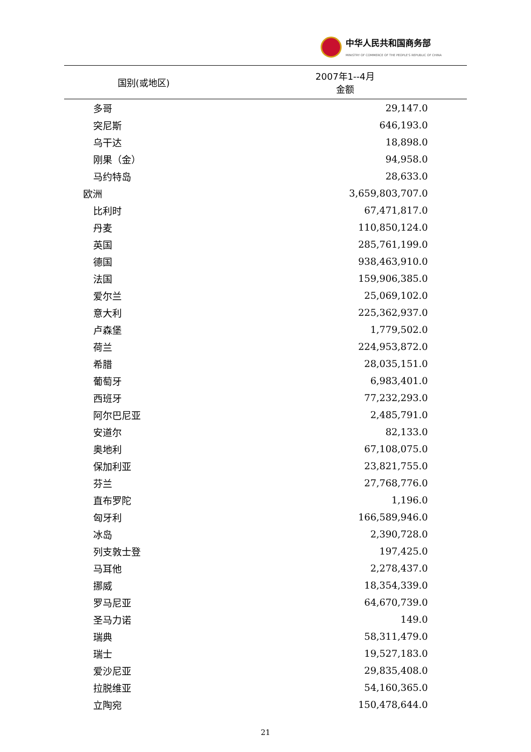中华人民共和国商务部
MINISTRY OF COMMERCE OF THE PEOPLE'S REPUBLIC OF CHINA
| 国别(或地区) | 2007年1--4月 金额 |
| --- | --- |
| 多哥 | 29,147.0 |
| 突尼斯 | 646,193.0 |
| 乌干达 | 18,898.0 |
| 刚果（金） | 94,958.0 |
| 马约特岛 | 28,633.0 |
| 欧洲 | 3,659,803,707.0 |
| 比利时 | 67,471,817.0 |
| 丹麦 | 110,850,124.0 |
| 英国 | 285,761,199.0 |
| 德国 | 938,463,910.0 |
| 法国 | 159,906,385.0 |
| 爱尔兰 | 25,069,102.0 |
| 意大利 | 225,362,937.0 |
| 卢森堡 | 1,779,502.0 |
| 荷兰 | 224,953,872.0 |
| 希腊 | 28,035,151.0 |
| 葡萄牙 | 6,983,401.0 |
| 西班牙 | 77,232,293.0 |
| 阿尔巴尼亚 | 2,485,791.0 |
| 安道尔 | 82,133.0 |
| 奥地利 | 67,108,075.0 |
| 保加利亚 | 23,821,755.0 |
| 芬兰 | 27,768,776.0 |
| 直布罗陀 | 1,196.0 |
| 匈牙利 | 166,589,946.0 |
| 冰岛 | 2,390,728.0 |
| 列支敦士登 | 197,425.0 |
| 马耳他 | 2,278,437.0 |
| 挪威 | 18,354,339.0 |
| 罗马尼亚 | 64,670,739.0 |
| 圣马力诺 | 149.0 |
| 瑞典 | 58,311,479.0 |
| 瑞士 | 19,527,183.0 |
| 爱沙尼亚 | 29,835,408.0 |
| 拉脱维亚 | 54,160,365.0 |
| 立陶宛 | 150,478,644.0 |
21